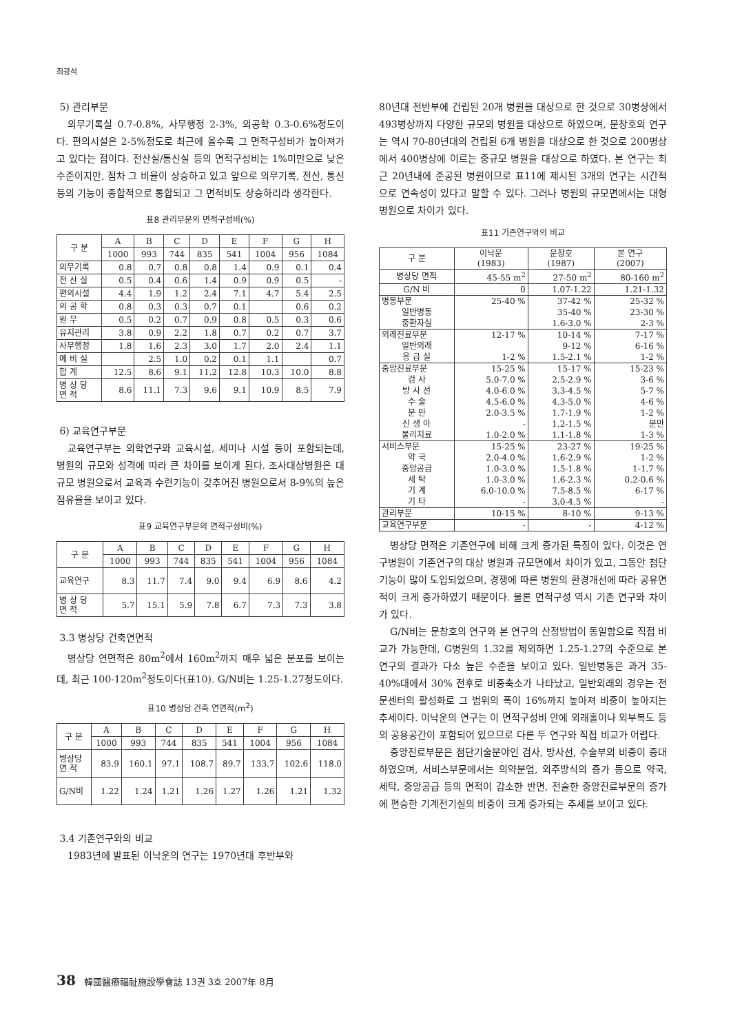최광석
5) 관리부문
의무기록실 0.7-0.8%, 사무행정 2-3%, 의공학 0.3-0.6%정도이다. 편의시설은 2-5%정도로 최근에 올수록 그 면적구성비가 높아져가고 있다는 점이다. 전산실/통신실 등의 면적구성비는 1%미만으로 낮은 수준이지만, 점차 그 비율이 상승하고 있고 앞으로 의무기록, 전산, 통신 등의 기능이 종합적으로 통합되고 그 면적비도 상승하리라 생각한다.
표8 관리부문의 면적구성비(%)
| 구 분 | A | B | C | D | E | F | G | H |
| --- | --- | --- | --- | --- | --- | --- | --- | --- |
| | 1000 | 993 | 744 | 835 | 541 | 1004 | 956 | 1084 |
| 의무기록 | 0.8 | 0.7 | 0.8 | 0.8 | 1.4 | 0.9 | 0.1 | 0.4 |
| 전 산 실 | 0.5 | 0.4 | 0.6 | 1.4 | 0.9 | 0.9 | 0.5 | - |
| 편의시설 | 4.4 | 1.9 | 1.2 | 2.4 | 7.1 | 4.7 | 5.4 | 2.5 |
| 의 공 학 | 0.8 | 0.3 | 0.3 | 0.7 | 0.1 | | 0.6 | 0.2 |
| 원 무 | 0.5 | 0.2 | 0.7 | 0.9 | 0.8 | 0.5 | 0.3 | 0.6 |
| 유지관리 | 3.8 | 0.9 | 2.2 | 1.8 | 0.7 | 0.2 | 0.7 | 3.7 |
| 사무행정 | 1.8 | 1.6 | 2.3 | 3.0 | 1.7 | 2.0 | 2.4 | 1.1 |
| 예 비 실 | | 2.5 | 1.0 | 0.2 | 0.1 | 1.1 | | 0.7 |
| 합 계 | 12.5 | 8.6 | 9.1 | 11.2 | 12.8 | 10.3 | 10.0 | 8.8 |
| 병 상 당 면 적 | 8.6 | 11.1 | 7.3 | 9.6 | 9.1 | 10.9 | 8.5 | 7.9 |
6) 교육연구부문
교육연구부는 의학연구와 교육시설, 세미나 시설 등이 포함되는데, 병원의 규모와 성격에 따라 큰 차이를 보이게 된다. 조사대상병원은 대규모 병원으로서 교육과 수련기능이 갖추어진 병원으로서 8-9%의 높은 점유율을 보이고 있다.
표9 교육연구부문의 면적구성비(%)
| 구 분 | A | B | C | D | E | F | G | H |
| --- | --- | --- | --- | --- | --- | --- | --- | --- |
| | 1000 | 993 | 744 | 835 | 541 | 1004 | 956 | 1084 |
| 교육연구 | 8.3 | 11.7 | 7.4 | 9.0 | 9.4 | 6.9 | 8.6 | 4.2 |
| 병 상 당 면 적 | 5.7 | 15.1 | 5.9 | 7.8 | 6.7 | 7.3 | 7.3 | 3.8 |
3.3 병상당 건축연면적
병상당 연면적은 80m<sup>2</sup>에서 160m<sup>2</sup>까지 매우 넓은 분포를 보이는데, 최근 100-120m<sup>2</sup>정도이다(표10). G/N비는 1.25-1.27정도이다.
표10 병상당 건축 연면적(m<sup>2</sup>)
| 구 분 | A | B | C | D | E | F | G | H |
| --- | --- | --- | --- | --- | --- | --- | --- | --- |
| | 1000 | 993 | 744 | 835 | 541 | 1004 | 956 | 1084 |
| 병상당 면 적 | 83.9 | 160.1 | 97.1 | 108.7 | 89.7 | 133.7 | 102.6 | 118.0 |
| G/N비 | 1.22 | 1.24 | 1.21 | 1.26 | 1.27 | 1.26 | 1.21 | 1.32 |
3.4 기존연구와의 비교
1983년에 발표된 이낙운의 연구는 1970년대 후반부와
80년대 전반부에 건립된 20개 병원을 대상으로 한 것으로 30병상에서 493병상까지 다양한 규모의 병원을 대상으로 하였으며, 문창호의 연구는 역시 70-80년대의 건립된 6개 병원을 대상으로 한 것으로 200병상에서 400병상에 이르는 중규모 병원을 대상으로 하였다. 본 연구는 최근 20년내에 준공된 병원이므로 표11에 제시된 3개의 연구는 시간적으로 연속성이 있다고 말할 수 있다. 그러나 병원의 규모면에서는 대형병원으로 차이가 있다.
표11 기존연구와의 비교
| 구 분 | 이낙운 (1983) | 문창호 (1987) | 본 연구 (2007) |
| 병상당 면적 | 45-55 m<sup>2</sup> | 27-50 m<sup>2</sup> | 80-160 m<sup>2</sup> |
| G/N 비 | 0 | 1.07-1.22 | 1.21-1.32 |
| 병동부문 | 25-40 % | 37-42 % | 25-32 % |
| 일반병동 | | 35-40 % | 23-30 % |
| 중환자실 | | 1.6-3.0 % | 2-3 % |
| 외래진료부문 | 12-17 % | 10-14 % | 7-17 % |
| 일반외래 | | 9-12 % | 6-16 % |
| 응 급 실 | 1-2 % | 1.5-2.1 % | 1-2 % |
| 중앙진료부문 | 15-25 % | 15-17 % | 15-23 % |
| 검 사 | 5.0-7.0 % | 2.5-2.9 % | 3-6 % |
| 방 사 선 | 4.0-6.0 % | 3.3-4.5 % | 5-7 % |
| 수 술 | 4.5-6.0 % | 4.3-5.0 % | 4-6 % |
| 분 만 | 2.0-3.5 % | 1.7-1.9 % | 1-2 % |
| 신 생 아 | - | 1.2-1.5 % | 분만 |
| 물리치료 | 1.0-2.0 % | 1.1-1.8 % | 1-3 % |
| 서비스부문 | 15-25 % | 23-27 % | 19-25 % |
| 약 국 | 2.0-4.0 % | 1.6-2.9 % | 1-2 % |
| 중앙공급 | 1.0-3.0 % | 1.5-1.8 % | 1-1.7 % |
| 세 탁 | 1.0-3.0 % | 1.6-2.3 % | 0.2-0.6 % |
| 기 계 | 6.0-10.0 % | 7.5-8.5 % | 6-17 % |
| 기 타 | - | 3.0-4.5 % | - |
| 관리부문 | 10-15 % | 8-10 % | 9-13 % |
| 교육연구부문 | - | - | 4-12 % |
병상당 면적은 기존연구에 비해 크게 증가된 특징이 있다. 이것은 연구병원이 기존연구의 대상 병원과 규모면에서 차이가 있고, 그동안 첨단 기능이 많이 도입되었으며, 경쟁에 따른 병원의 환경개선에 따라 공유면적이 크게 증가하였기 때문이다. 물론 면적구성 역시 기존 연구와 차이가 있다.
G/N비는 문창호의 연구와 본 연구의 산정방법이 동일함으로 직접 비교가 가능한데, G병원의 1.32를 제외하면 1.25-1.27의 수준으로 본 연구의 결과가 다소 높은 수준을 보이고 있다. 일반병동은 과거 35-40%대에서 30% 전후로 비중축소가 나타났고, 일반외래의 경우는 전문센터의 활성화로 그 범위의 폭이 16%까지 높아져 비중이 높아지는 추세이다. 이낙운의 연구는 이 면적구성비 안에 외래홀이나 외부복도 등의 공용공간이 포함되어 있으므로 다른 두 연구와 직접 비교가 어렵다.
중앙진료부문은 첨단기술분야인 검사, 방사선, 수술부의 비중이 증대하였으며, 서비스부문에서는 의약분업, 외주방식의 증가 등으로 약국, 세탁, 중앙공급 등의 면적이 감소한 반면, 전술한 중앙진료부문의 증가에 편승한 기계전기실의 비중이 크게 증가되는 추세를 보이고 있다.
38 韓國醫療福祉施設學會誌 13권 3호 2007年 8月